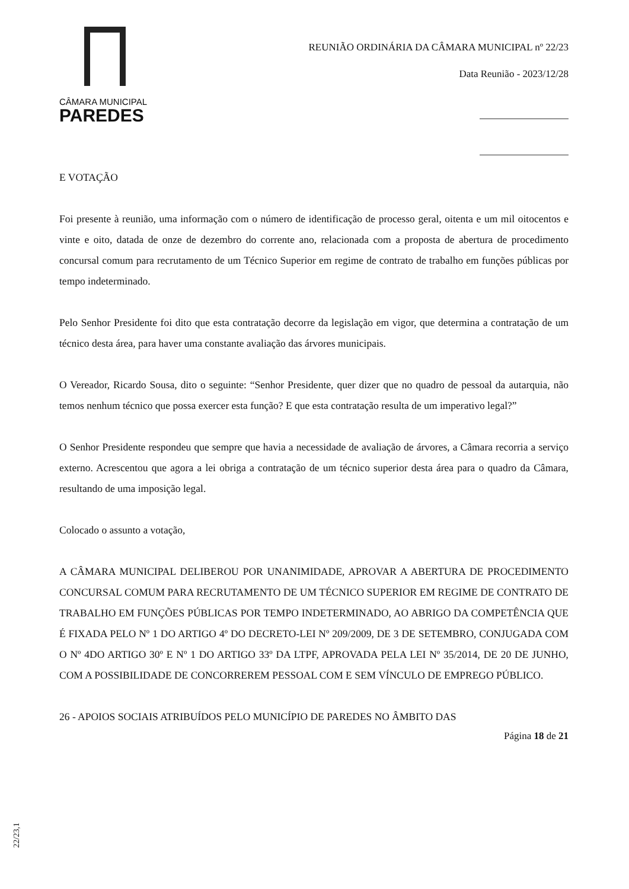CÂMARA MUNICIPAL
PAREDES
REUNIÃO ORDINÁRIA DA CÂMARA MUNICIPAL nº 22/23
Data Reunião - 2023/12/28
E VOTAÇÃO
Foi presente à reunião, uma informação com o número de identificação de processo geral, oitenta e um mil oitocentos e vinte e oito, datada de onze de dezembro do corrente ano, relacionada com a proposta de abertura de procedimento concursal comum para recrutamento de um Técnico Superior em regime de contrato de trabalho em funções públicas por tempo indeterminado.
Pelo Senhor Presidente foi dito que esta contratação decorre da legislação em vigor, que determina a contratação de um técnico desta área, para haver uma constante avaliação das árvores municipais.
O Vereador, Ricardo Sousa, dito o seguinte: “Senhor Presidente, quer dizer que no quadro de pessoal da autarquia, não temos nenhum técnico que possa exercer esta função? E que esta contratação resulta de um imperativo legal?”
O Senhor Presidente respondeu que sempre que havia a necessidade de avaliação de árvores, a Câmara recorria a serviço externo. Acrescentou que agora a lei obriga a contratação de um técnico superior desta área para o quadro da Câmara, resultando de uma imposição legal.
Colocado o assunto a votação,
A CÂMARA MUNICIPAL DELIBEROU POR UNANIMIDADE, APROVAR A ABERTURA DE PROCEDIMENTO CONCURSAL COMUM PARA RECRUTAMENTO DE UM TÉCNICO SUPERIOR EM REGIME DE CONTRATO DE TRABALHO EM FUNÇÕES PÚBLICAS POR TEMPO INDETERMINADO, AO ABRIGO DA COMPETÊNCIA QUE É FIXADA PELO Nº 1 DO ARTIGO 4º DO DECRETO-LEI Nº 209/2009, DE 3 DE SETEMBRO, CONJUGADA COM O Nº 4DO ARTIGO 30º E Nº 1 DO ARTIGO 33º DA LTPF, APROVADA PELA LEI Nº 35/2014, DE 20 DE JUNHO, COM A POSSIBILIDADE DE CONCORREREM PESSOAL COM E SEM VÍNCULO DE EMPREGO PÚBLICO.
26 - APOIOS SOCIAIS ATRIBUÍDOS PELO MUNICÍPIO DE PAREDES NO ÂMBITO DAS
Página 18 de 21
22/23,1